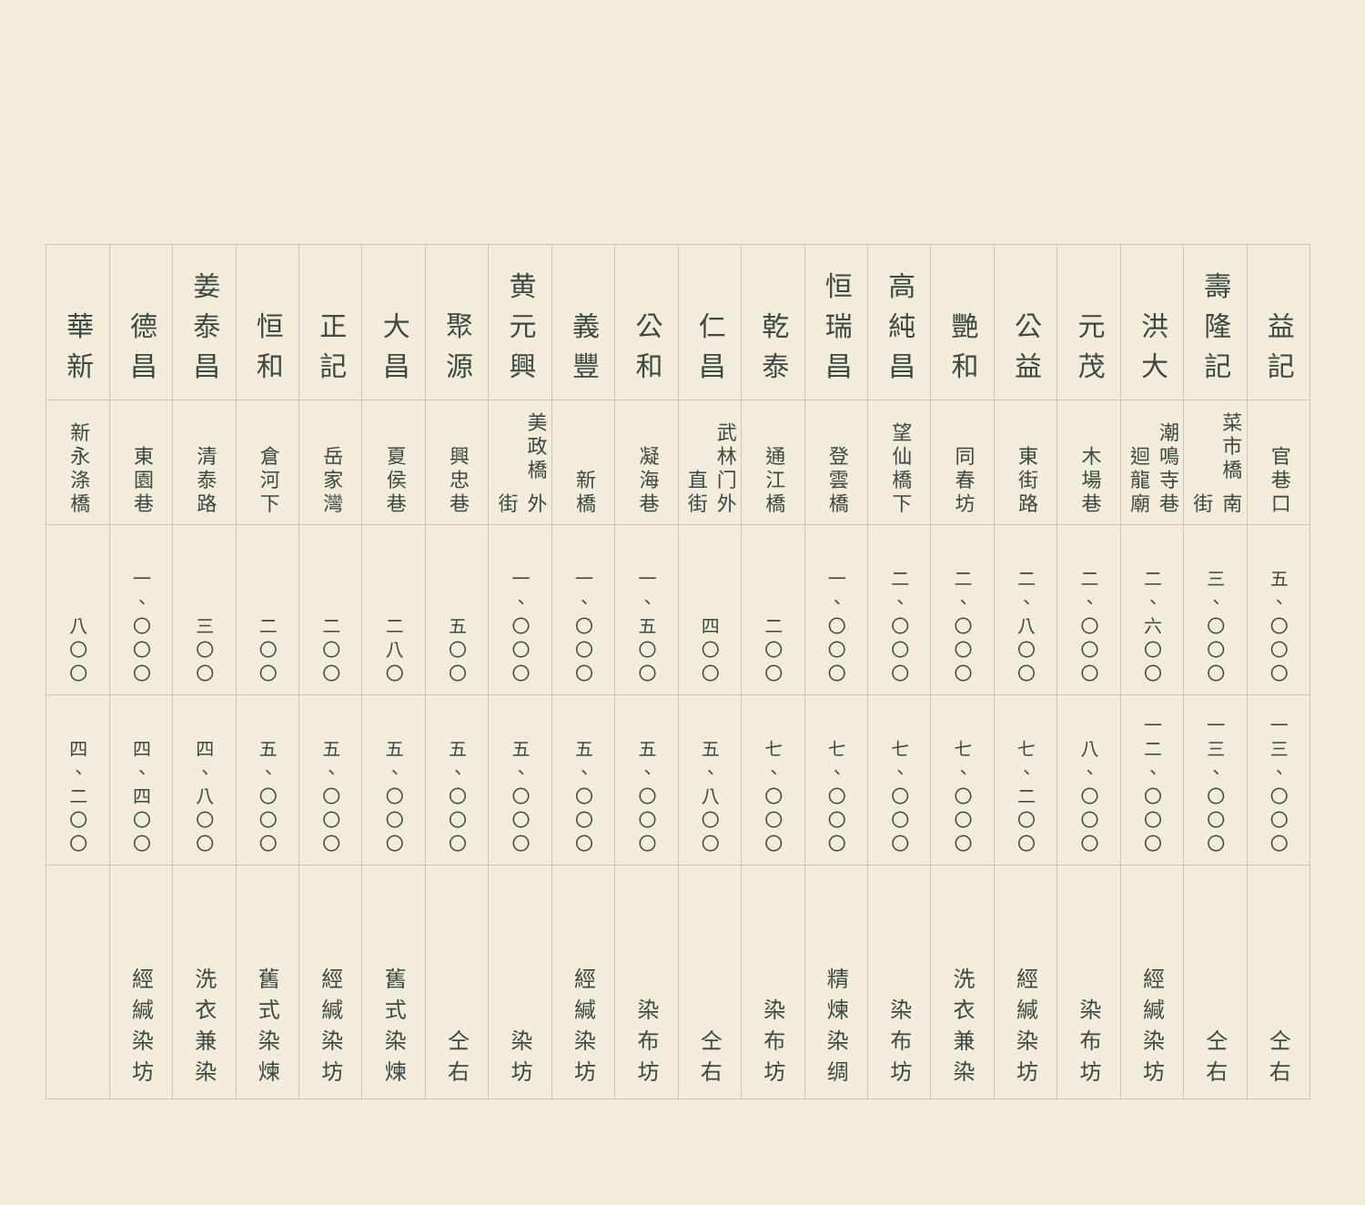| 益記 | 壽隆記 | 洪大 | 元茂 | 公益 | 艷和 | 高純昌 | 恒瑞昌 | 乾泰 | 仁昌 | 公和 | 義豐 | 黄元興 | 聚源 | 大昌 | 正記 | 恒和 | 姜泰昌 | 德昌 | 華新 |
| 官巷口 | 菜市橋 南街 | 潮鳴寺巷 迴龍廟 | 木場巷 | 東街路 | 同春坊 | 望仙橋下 | 登雲橋 | 通江橋 | 武林门外 直街 | 凝海巷 | 新橋 | 美政橋 外街 | 興忠巷 | 夏侯巷 | 岳家灣 | 倉河下 | 清泰路 | 東園巷 | 新永涤橋 |
| 五、〇〇〇 | 三、〇〇〇 | 二、六〇〇 | 二、〇〇〇 | 二、八〇〇 | 二、〇〇〇 | 二、〇〇〇 | 一、〇〇〇 | 二〇〇 | 四〇〇 | 一、五〇〇 | 一、〇〇〇 | 一、〇〇〇 | 五〇〇 | 二八〇 | 二〇〇 | 二〇〇 | 三〇〇 | 一、〇〇〇 | 八〇〇 |
| 一三、〇〇〇 | 一三、〇〇〇 | 一二、〇〇〇 | 八、〇〇〇 | 七、二〇〇 | 七、〇〇〇 | 七、〇〇〇 | 七、〇〇〇 | 七、〇〇〇 | 五、八〇〇 | 五、〇〇〇 | 五、〇〇〇 | 五、〇〇〇 | 五、〇〇〇 | 五、〇〇〇 | 五、〇〇〇 | 五、〇〇〇 | 四、八〇〇 | 四、四〇〇 | 四、二〇〇 |
| 仝右 | 仝右 | 經緘染坊 | 染布坊 | 經緘染坊 | 洗衣兼染 | 染布坊 | 精煉染绸 | 染布坊 | 仝右 | 染布坊 | 經緘染坊 | 染坊 | 仝右 | 舊式染煉 | 經緘染坊 | 舊式染煉 | 洗衣兼染 | 經緘染坊 | |